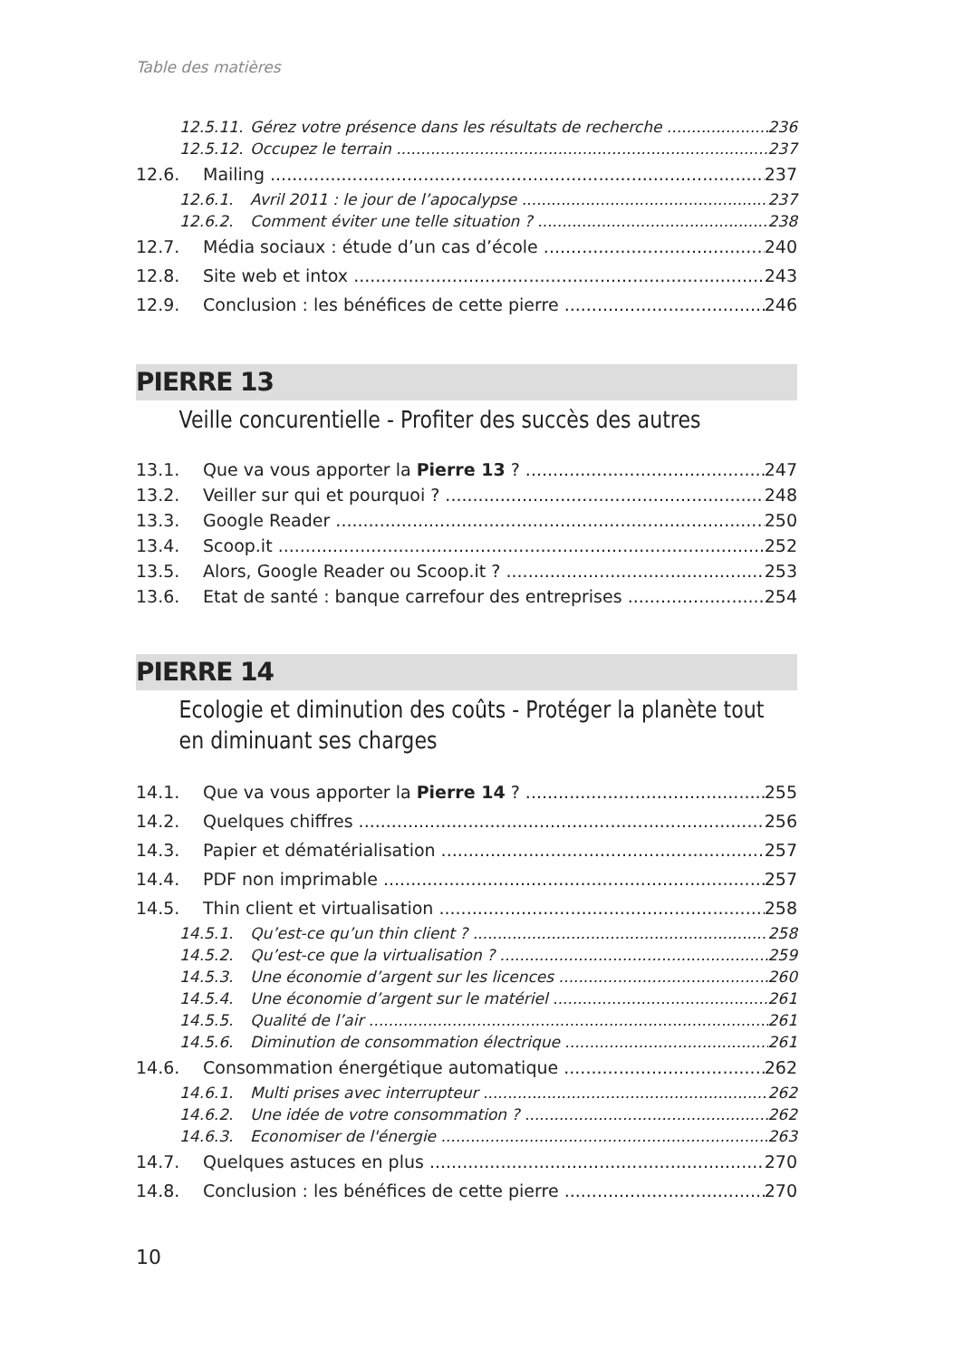Table des matières
12.5.11. Gérez votre présence dans les résultats de recherche 236
12.5.12. Occupez le terrain 237
12.6. Mailing 237
12.6.1. Avril 2011 : le jour de l’apocalypse 237
12.6.2. Comment éviter une telle situation ? 238
12.7. Média sociaux : étude d’un cas d’école 240
12.8. Site web et intox 243
12.9. Conclusion : les bénéfices de cette pierre 246
PIERRE 13
Veille concurentielle - Profiter des succès des autres
13.1. Que va vous apporter la Pierre 13 ? 247
13.2. Veiller sur qui et pourquoi ? 248
13.3. Google Reader 250
13.4. Scoop.it 252
13.5. Alors, Google Reader ou Scoop.it ? 253
13.6. Etat de santé : banque carrefour des entreprises 254
PIERRE 14
Ecologie et diminution des coûts - Protéger la planète tout
en diminuant ses charges
14.1. Que va vous apporter la Pierre 14 ? 255
14.2. Quelques chiffres 256
14.3. Papier et dématérialisation 257
14.4. PDF non imprimable 257
14.5. Thin client et virtualisation 258
14.5.1. Qu’est-ce qu’un thin client ? 258
14.5.2. Qu’est-ce que la virtualisation ? 259
14.5.3. Une économie d’argent sur les licences 260
14.5.4. Une économie d’argent sur le matériel 261
14.5.5. Qualité de l’air 261
14.5.6. Diminution de consommation électrique 261
14.6. Consommation énergétique automatique 262
14.6.1. Multi prises avec interrupteur 262
14.6.2. Une idée de votre consommation ? 262
14.6.3. Economiser de l'énergie 263
14.7. Quelques astuces en plus 270
14.8. Conclusion : les bénéfices de cette pierre 270
10